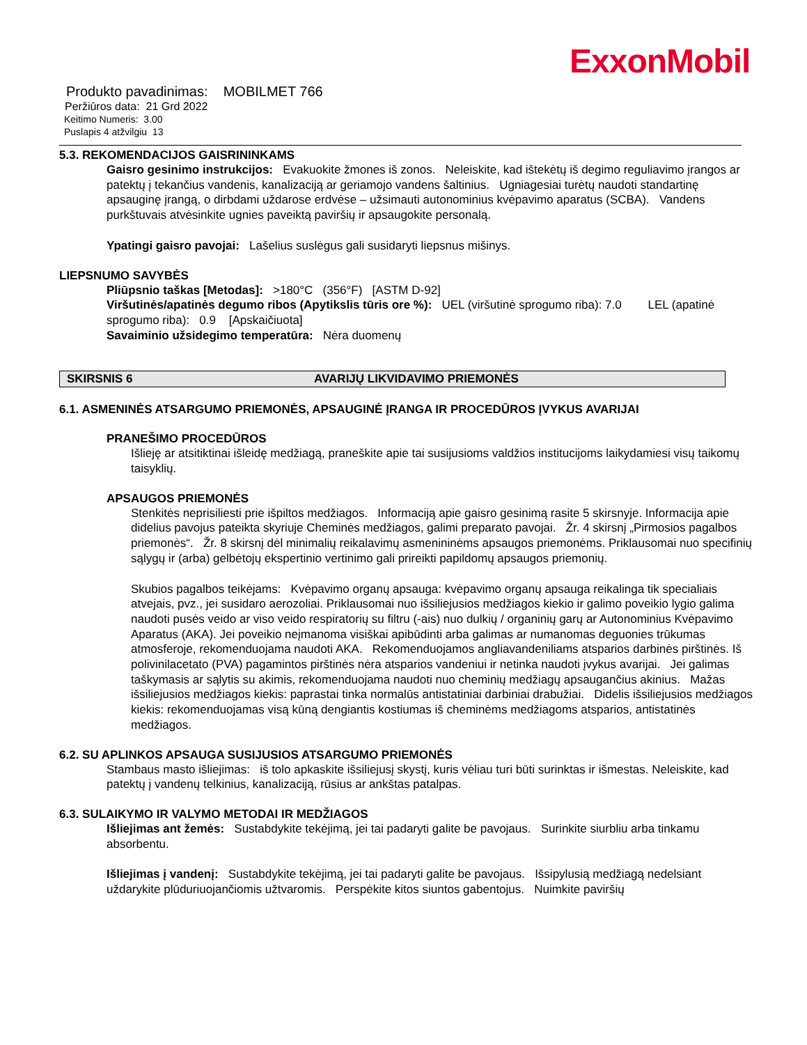ExxonMobil
Produkto pavadinimas: MOBILMET 766
Peržiūros data: 21 Grd 2022
Keitimo Numeris: 3.00
Puslapis 4 atžvilgiu 13
5.3. REKOMENDACIJOS GAISRININKAMS
Gaisro gesinimo instrukcijos: Evakuokite žmones iš zonos. Neleiskite, kad ištekėtų iš degimo reguliavimo įrangos ar patektų į tekančius vandenis, kanalizaciją ar geriamojo vandens šaltinius. Ugniagesiai turėtų naudoti standartinę apsauginę įrangą, o dirbdami uždarose erdvėse – užsimauti autonominius kvėpavimo aparatus (SCBA). Vandens purkštuvais atvėsinkite ugnies paveiktą paviršių ir apsaugokite personalą.
Ypatingi gaisro pavojai: Lašelius suslėgus gali susidaryti liepsnus mišinys.
LIEPSNUMO SAVYBĖS
Pliūpsnio taškas [Metodas]: >180°C (356°F) [ASTM D-92]
Viršutinės/apatinės degumo ribos (Apytikslis tūris ore %): UEL (viršutinė sprogumo riba): 7.0 LEL (apatinė sprogumo riba): 0.9 [Apskaičiuota]
Savaiminio užsidegimo temperatūra: Nėra duomenų
SKIRSNIS 6 AVARIJŲ LIKVIDAVIMO PRIEMONĖS
6.1. ASMENINĖS ATSARGUMO PRIEMONĖS, APSAUGINĖ ĮRANGA IR PROCEDŪROS ĮVYKUS AVARIJAI
PRANEŠIMO PROCEDŪROS
Išlieję ar atsitiktinai išleidę medžiagą, praneškite apie tai susijusioms valdžios institucijoms laikydamiesi visų taikomų taisyklių.
APSAUGOS PRIEMONĖS
Stenkitės neprisiliesti prie išpiltos medžiagos. Informaciją apie gaisro gesinimą rasite 5 skirsnyje. Informacija apie didelius pavojus pateikta skyriuje Cheminės medžiagos, galimi preparato pavojai. Žr. 4 skirsnį „Pirmosios pagalbos priemonės“. Žr. 8 skirsnį dėl minimalių reikalavimų asmenininėms apsaugos priemonėms. Priklausomai nuo specifinių sąlygų ir (arba) gelbėtojų ekspertinio vertinimo gali prireikti papildomų apsaugos priemonių.
Skubios pagalbos teikėjams: Kvėpavimo organų apsauga: kvėpavimo organų apsauga reikalinga tik specialiais atvejais, pvz., jei susidaro aerozoliai. Priklausomai nuo išsiliejusios medžiagos kiekio ir galimo poveikio lygio galima naudoti pusės veido ar viso veido respiratorių su filtru (-ais) nuo dulkių / organinių garų ar Autonominius Kvėpavimo Aparatus (AKA). Jei poveikio neįmanoma visiškai apibūdinti arba galimas ar numanomas deguonies trūkumas atmosferoje, rekomenduojama naudoti AKA. Rekomenduojamos angliavandeniliams atsparios darbinės pirštinės. Iš polivinilacetato (PVA) pagamintos pirštinės nėra atsparios vandeniui ir netinka naudoti įvykus avarijai. Jei galimas taškymasis ar sąlytis su akimis, rekomenduojama naudoti nuo cheminių medžiagų apsaugančius akinius. Mažas išsiliejusios medžiagos kiekis: paprastai tinka normalūs antistatiniai darbiniai drabužiai. Didelis išsiliejusios medžiagos kiekis: rekomenduojamas visą kūną dengiantis kostiumas iš cheminėms medžiagoms atsparios, antistatinės medžiagos.
6.2. SU APLINKOS APSAUGA SUSIJUSIOS ATSARGUMO PRIEMONĖS
Stambaus masto išliejimas: iš tolo apkaskite išsiliejusį skystį, kuris vėliau turi būti surinktas ir išmestas. Neleiskite, kad patektų į vandenų telkinius, kanalizaciją, rūsius ar ankštas patalpas.
6.3. SULAIKYMO IR VALYMO METODAI IR MEDŽIAGOS
Išliejimas ant žemės: Sustabdykite tekėjimą, jei tai padaryti galite be pavojaus. Surinkite siurbliu arba tinkamu absorbentu.
Išliejimas į vandenį: Sustabdykite tekėjimą, jei tai padaryti galite be pavojaus. Išsipylusią medžiagą nedelsiant uždarykite plūduriuojančiomis užtvaromis. Perspėkite kitos siuntos gabentojus. Nuimkite paviršių